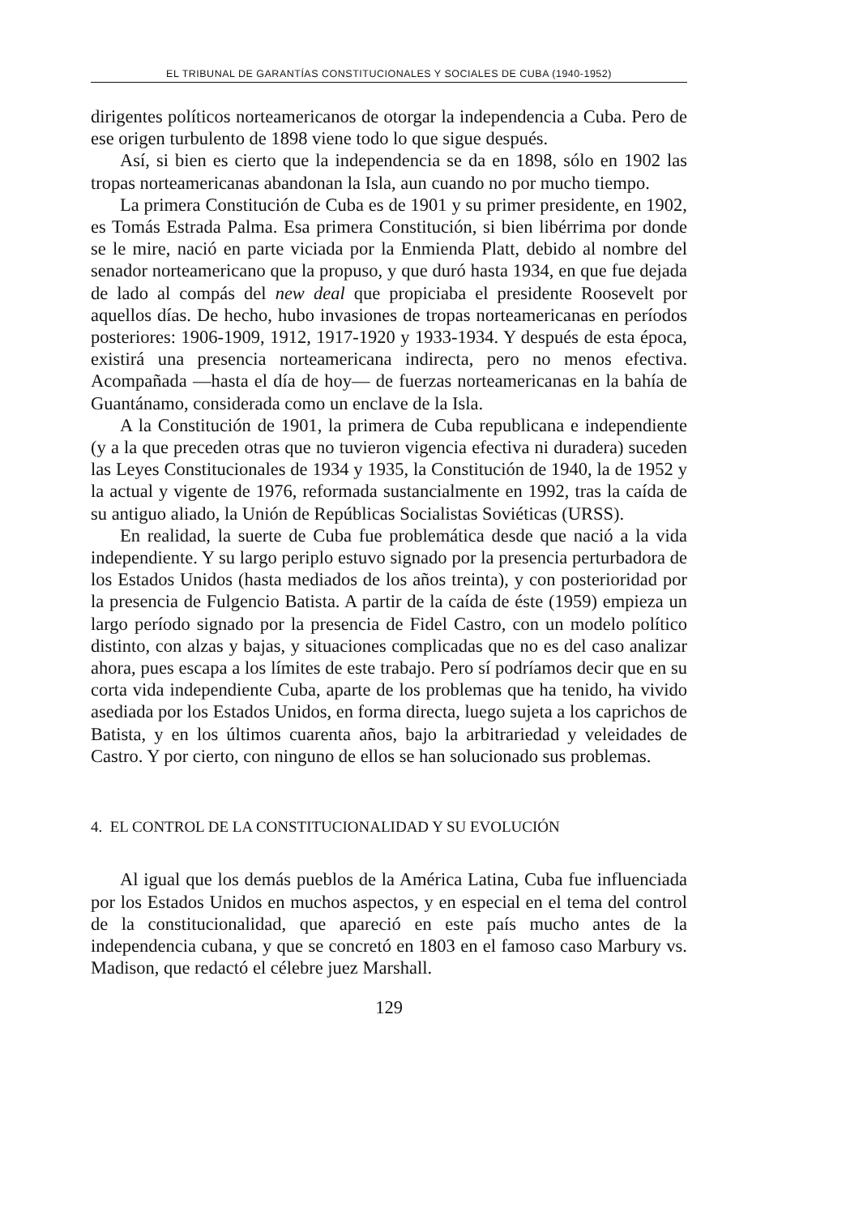EL TRIBUNAL DE GARANTÍAS CONSTITUCIONALES Y SOCIALES DE CUBA (1940-1952)
dirigentes políticos norteamericanos de otorgar la independencia a Cuba. Pero de ese origen turbulento de 1898 viene todo lo que sigue después.
Así, si bien es cierto que la independencia se da en 1898, sólo en 1902 las tropas norteamericanas abandonan la Isla, aun cuando no por mucho tiempo.
La primera Constitución de Cuba es de 1901 y su primer presidente, en 1902, es Tomás Estrada Palma. Esa primera Constitución, si bien libérrima por donde se le mire, nació en parte viciada por la Enmienda Platt, debido al nombre del senador norteamericano que la propuso, y que duró hasta 1934, en que fue dejada de lado al compás del new deal que propiciaba el presidente Roosevelt por aquellos días. De hecho, hubo invasiones de tropas norteamericanas en períodos posteriores: 1906-1909, 1912, 1917-1920 y 1933-1934. Y después de esta época, existirá una presencia norteamericana indirecta, pero no menos efectiva. Acompañada —hasta el día de hoy— de fuerzas norteamericanas en la bahía de Guantánamo, considerada como un enclave de la Isla.
A la Constitución de 1901, la primera de Cuba republicana e independiente (y a la que preceden otras que no tuvieron vigencia efectiva ni duradera) suceden las Leyes Constitucionales de 1934 y 1935, la Constitución de 1940, la de 1952 y la actual y vigente de 1976, reformada sustancialmente en 1992, tras la caída de su antiguo aliado, la Unión de Repúblicas Socialistas Soviéticas (URSS).
En realidad, la suerte de Cuba fue problemática desde que nació a la vida independiente. Y su largo periplo estuvo signado por la presencia perturbadora de los Estados Unidos (hasta mediados de los años treinta), y con posterioridad por la presencia de Fulgencio Batista. A partir de la caída de éste (1959) empieza un largo período signado por la presencia de Fidel Castro, con un modelo político distinto, con alzas y bajas, y situaciones complicadas que no es del caso analizar ahora, pues escapa a los límites de este trabajo. Pero sí podríamos decir que en su corta vida independiente Cuba, aparte de los problemas que ha tenido, ha vivido asediada por los Estados Unidos, en forma directa, luego sujeta a los caprichos de Batista, y en los últimos cuarenta años, bajo la arbitrariedad y veleidades de Castro. Y por cierto, con ninguno de ellos se han solucionado sus problemas.
4. EL CONTROL DE LA CONSTITUCIONALIDAD Y SU EVOLUCIÓN
Al igual que los demás pueblos de la América Latina, Cuba fue influenciada por los Estados Unidos en muchos aspectos, y en especial en el tema del control de la constitucionalidad, que apareció en este país mucho antes de la independencia cubana, y que se concretó en 1803 en el famoso caso Marbury vs. Madison, que redactó el célebre juez Marshall.
129